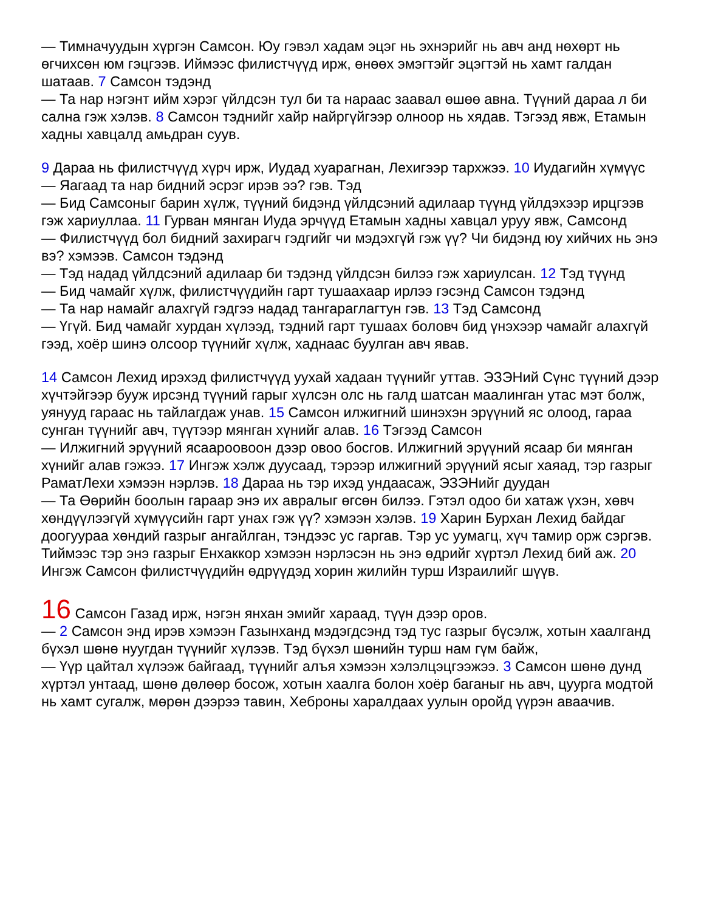— Тимначуудын хүргэн Самсон. Юу гэвэл хадам эцэг нь эхнэрийг нь авч анд нөхөрт нь өгчихсөн юм гэцгээв. Иймээс филистчүүд ирж, өнөөх эмэгтэйг эцэгтэй нь хамт галдан шатаав. 7 Самсон тэдэнд
— Та нар нэгэнт ийм хэрэг үйлдсэн тул би та нараас заавал өшөө авна. Түүний дараа л би сална гэж хэлэв. 8 Самсон тэднийг хайр найргүйгээр олноор нь хядав. Тэгээд явж, Етамын хадны хавцалд амьдран суув.
9 Дараа нь филистчүүд хүрч ирж, Иудад хуарагнан, Лехигээр тархжээ. 10 Иудагийн хүмүүс
— Яагаад та нар бидний эсрэг ирэв ээ? гэв. Тэд
— Бид Самсоныг барин хүлж, түүний бидэнд үйлдсэний адилаар түүнд үйлдэхээр ирцгээв гэж хариуллаа. 11 Гурван мянган Иуда эрчүүд Етамын хадны хавцал уруу явж, Самсонд
— Филистчүүд бол бидний захирагч гэдгийг чи мэдэхгүй гэж үү? Чи бидэнд юу хийчих нь энэ вэ? хэмээв. Самсон тэдэнд
— Тэд надад үйлдсэний адилаар би тэдэнд үйлдсэн билээ гэж хариулсан. 12 Тэд түүнд
— Бид чамайг хүлж, филистчүүдийн гарт тушаахаар ирлээ гэсэнд Самсон тэдэнд
— Та нар намайг алахгүй гэдгээ надад тангараглагтун гэв. 13 Тэд Самсонд
— Үгүй. Бид чамайг хурдан хүлээд, тэдний гарт тушаах боловч бид үнэхээр чамайг алахгүй гээд, хоёр шинэ олсоор түүнийг хүлж, хаднаас буулган авч явав.
14 Самсон Лехид ирэхэд филистчүүд уухай хадаан түүнийг уттав. ЭЗЭНий Сүнс түүний дээр хүчтэйгээр бууж ирсэнд түүний гарыг хүлсэн олс нь галд шатсан маалинган утас мэт болж, уянууд гараас нь тайлагдаж унав. 15 Самсон илжигний шинэхэн эрүүний яс олоод, гараа сунган түүнийг авч, түүтээр мянган хүнийг алав. 16 Тэгээд Самсон
— Илжигний эрүүний ясаароовоон дээр овоо босгов. Илжигний эрүүний ясаар би мянган хүнийг алав гэжээ. 17 Ингэж хэлж дуусаад, тэрээр илжигний эрүүний ясыг хаяад, тэр газрыг РаматЛехи хэмээн нэрлэв. 18 Дараа нь тэр ихэд ундаасаж, ЭЗЭНийг дуудан
— Та Өөрийн боолын гараар энэ их авралыг өгсөн билээ. Гэтэл одоо би хатаж үхэн, хөвч хөндүүлээгүй хүмүүсийн гарт унах гэж үү? хэмээн хэлэв. 19 Харин Бурхан Лехид байдаг доогуураа хөндий газрыг ангайлган, тэндээс ус гаргав. Тэр ус уумагц, хүч тамир орж сэргэв. Тиймээс тэр энэ газрыг Енхаккор хэмээн нэрлэсэн нь энэ өдрийг хүртэл Лехид бий аж. 20 Ингэж Самсон филистчүүдийн өдрүүдэд хорин жилийн турш Израилийг шүүв.
16 Самсон Газад ирж, нэгэн янхан эмийг хараад, түүн дээр оров.
— 2 Самсон энд ирэв хэмээн Газынханд мэдэгдсэнд тэд тус газрыг бүсэлж, хотын хаалганд бүхэл шөнө нуугдан түүнийг хүлээв. Тэд бүхэл шөнийн турш нам гүм байж,
— Үүр цайтал хүлээж байгаад, түүнийг алъя хэмээн хэлэлцэцгээжээ. 3 Самсон шөнө дунд хүртэл унтаад, шөнө дөлөөр босож, хотын хаалга болон хоёр баганыг нь авч, цуурга модтой нь хамт сугалж, мөрөн дээрээ тавин, Хеброны харалдаах уулын оройд үүрэн аваачив.